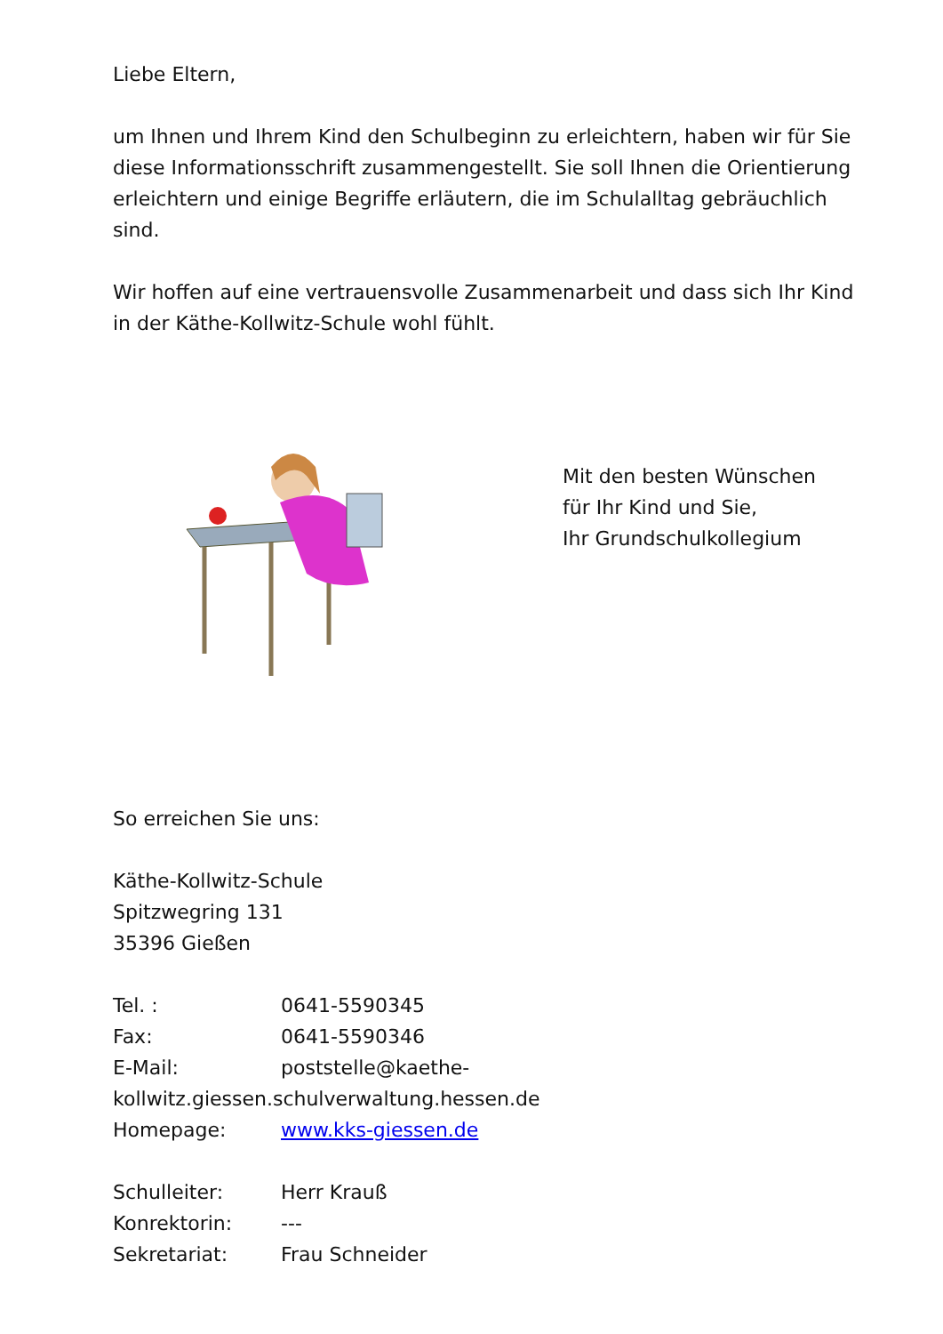Liebe Eltern,
um Ihnen und Ihrem Kind den Schulbeginn zu erleichtern, haben wir für Sie diese Informationsschrift zusammengestellt. Sie soll Ihnen die Orientierung erleichtern und einige Begriffe erläutern, die im Schulalltag gebräuchlich sind.
Wir hoffen auf eine vertrauensvolle Zusammenarbeit und dass sich Ihr Kind in der Käthe-Kollwitz-Schule wohl fühlt.
Mit den besten Wünschen
für Ihr Kind und Sie,
Ihr Grundschulkollegium
So erreichen Sie uns:
Käthe-Kollwitz-Schule
Spitzwegring 131
35396 Gießen
Tel. : 0641-5590345
Fax: 0641-5590346
E-Mail: poststelle@kaethe-
kollwitz.giessen.schulverwaltung.hessen.de
Homepage: www.kks-giessen.de
Schulleiter: Herr Krauß
Konrektorin: ---
Sekretariat: Frau Schneider